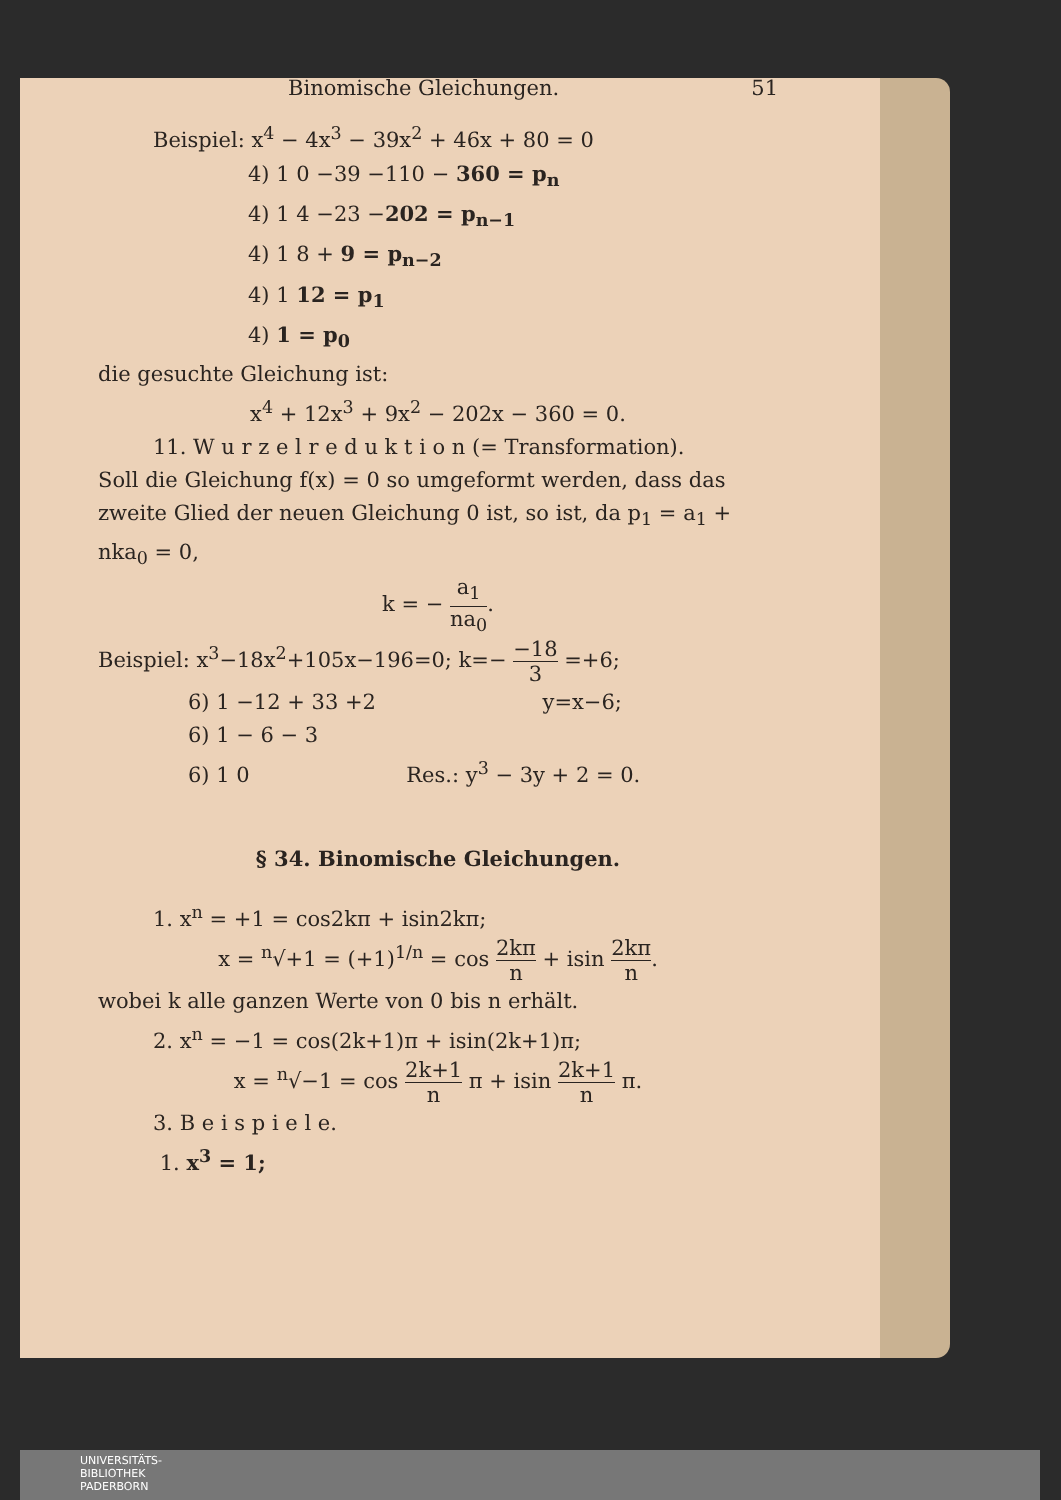Binomische Gleichungen. 51
Beispiel: x<sup>4</sup> − 4x<sup>3</sup> − 39x<sup>2</sup> + 46x + 80 = 0
4) 1 0 −39 −110 − 360 = p<sub>n</sub>
4) 1 4 −23 −202 = p<sub>n−1</sub>
4) 1 8 + 9 = p<sub>n−2</sub>
4) 1 12 = p<sub>1</sub>
4) 1 = p<sub>0</sub>
die gesuchte Gleichung ist:
x<sup>4</sup> + 12x<sup>3</sup> + 9x<sup>2</sup> − 202x − 360 = 0.
11. W u r z e l r e d u k t i o n (= Transformation).
Soll die Gleichung f(x) = 0 so umgeformt werden, dass das zweite Glied der neuen Gleichung 0 ist, so ist, da p<sub>1</sub> = a<sub>1</sub> + nka<sub>0</sub> = 0,
k = − a<sub>1</sub> na<sub>0</sub>.
Beispiel: x<sup>3</sup>−18x<sup>2</sup>+105x−196=0; k=− −18 3 =+6;
6) 1 −12 + 33 +2 y=x−6;
6) 1 − 6 − 3
6) 1 0 Res.: y<sup>3</sup> − 3y + 2 = 0.
§ 34. Binomische Gleichungen.
1. x<sup>n</sup> = +1 = cos2kπ + isin2kπ;
x = <sup>n</sup>√+1 = (+1)<sup>1/n</sup> = cos 2kπ n + isin 2kπ n.
wobei k alle ganzen Werte von 0 bis n erhält.
2. x<sup>n</sup> = −1 = cos(2k+1)π + isin(2k+1)π;
x = <sup>n</sup>√−1 = cos 2k+1 n π + isin 2k+1 n π.
3. B e i s p i e l e.
1. x<sup>3</sup> = 1;
UNIVERSITÄTS-
BIBLIOTHEK
PADERBORN